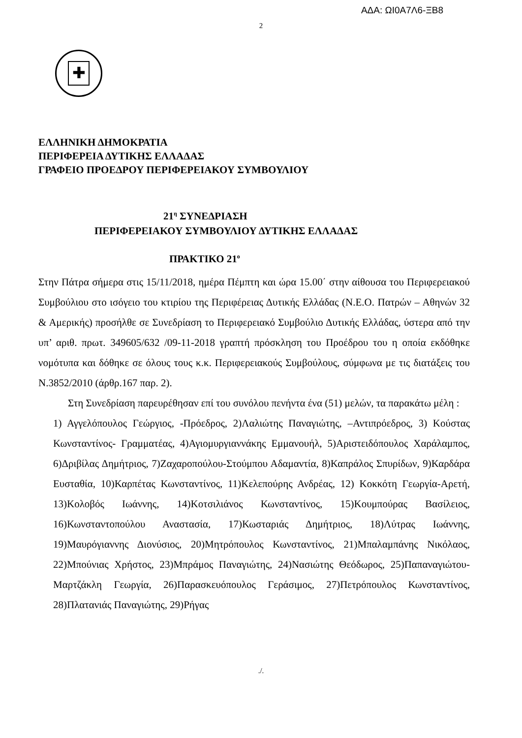ΑΔΑ: ΩΙ0Α7Λ6-ΞΒ8
2
✚
ΕΛΛΗΝΙΚΗ ΔΗΜΟΚΡΑΤΙΑ
ΠΕΡΙΦΕΡΕΙΑ ΔΥΤΙΚΗΣ ΕΛΛΑΔΑΣ
ΓΡΑΦΕΙΟ ΠΡΟΕΔΡΟΥ ΠΕΡΙΦΕΡΕΙΑΚΟΥ ΣΥΜΒΟΥΛΙΟΥ
21<sup>η</sup> ΣΥΝΕΔΡΙΑΣΗ
ΠΕΡΙΦΕΡΕΙΑΚΟΥ ΣΥΜΒΟΥΛΙΟΥ ΔΥΤΙΚΗΣ ΕΛΛΑΔΑΣ
ΠΡΑΚΤΙΚΟ 21<sup>ο</sup>
Στην Πάτρα σήμερα στις 15/11/2018, ημέρα Πέμπτη και ώρα 15.00΄ στην αίθουσα του Περιφερειακού Συμβούλιου στο ισόγειο του κτιρίου της Περιφέρειας Δυτικής Ελλάδας (Ν.Ε.Ο. Πατρών – Αθηνών 32 & Αμερικής) προσήλθε σε Συνεδρίαση το Περιφερειακό Συμβούλιο Δυτικής Ελλάδας, ύστερα από την υπ’ αριθ. πρωτ. 349605/632 /09-11-2018 γραπτή πρόσκληση του Προέδρου του η οποία εκδόθηκε νομότυπα και δόθηκε σε όλους τους κ.κ. Περιφερειακούς Συμβούλους, σύμφωνα με τις διατάξεις του Ν.3852/2010 (άρθρ.167 παρ. 2).
Στη Συνεδρίαση παρευρέθησαν επί του συνόλου πενήντα ένα (51) μελών, τα παρακάτω μέλη :
1) Αγγελόπουλος Γεώργιος, -Πρόεδρος, 2)Λαλιώτης Παναγιώτης, –Αντιπρόεδρος, 3) Κούστας Κωνσταντίνος- Γραμματέας, 4)Αγιομυργιαννάκης Εμμανουήλ, 5)Αριστειδόπουλος Χαράλαμπος, 6)Δριβίλας Δημήτριος, 7)Ζαχαροπούλου-Στούμπου Αδαμαντία, 8)Καπράλος Σπυρίδων, 9)Καρδάρα Ευσταθία, 10)Καρπέτας Κωνσταντίνος, 11)Κελεπούρης Ανδρέας, 12) Κοκκότη Γεωργία-Αρετή, 13)Κολοβός Ιωάννης, 14)Κοτσιλιάνος Κωνσταντίνος, 15)Κουμπούρας Βασίλειος, 16)Κωνσταντοπούλου Αναστασία, 17)Κωσταριάς Δημήτριος, 18)Λύτρας Ιωάννης, 19)Μαυρόγιαννης Διονύσιος, 20)Μητρόπουλος Κωνσταντίνος, 21)Μπαλαμπάνης Νικόλαος, 22)Μπούνιας Χρήστος, 23)Μπράμος Παναγιώτης, 24)Νασιώτης Θεόδωρος, 25)Παπαναγιώτου-Μαρτζάκλη Γεωργία, 26)Παρασκευόπουλος Γεράσιμος, 27)Πετρόπουλος Κωνσταντίνος, 28)Πλατανιάς Παναγιώτης, 29)Ρήγας
./.